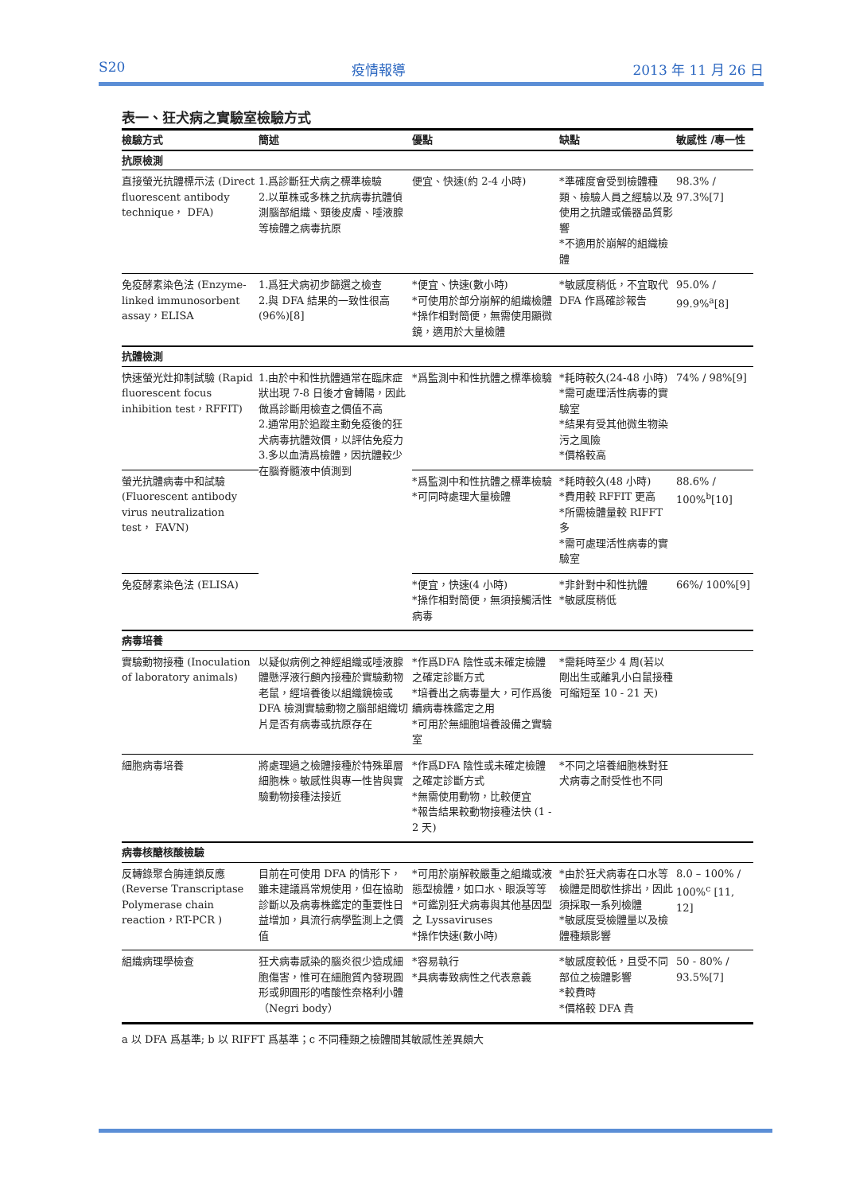S20 疫情報導 2013 年 11 月 26 日
表一、狂犬病之實驗室檢驗方式
| 檢驗方式 | 簡述 | 優點 | 缺點 | 敏感性 /專一性 |
| --- | --- | --- | --- | --- |
| 抗原檢測 | | | | |
| 直接螢光抗體標示法 (Direct fluorescent antibody technique， DFA) | 1.爲診斷狂犬病之標準檢驗 2.以單株或多株之抗病毒抗體偵測腦部組織、頸後皮膚、唾液腺等檢體之病毒抗原 | 便宜、快速(約 2-4 小時) | *準確度會受到檢體種類、檢驗人員之經驗以及使用之抗體或儀器品質影響 *不適用於崩解的組織檢體 | 98.3% / 97.3%[7] |
| 免疫酵素染色法 (Enzyme-linked immunosorbent assay，ELISA | 1.爲狂犬病初步篩選之檢查 2.與 DFA 結果的一致性很高 (96%)[8] | *便宜、快速(數小時) *可使用於部分崩解的組織檢體 *操作相對簡便，無需使用顯微鏡，適用於大量檢體 | *敏感度稍低，不宜取代 DFA 作爲確診報告 | 95.0% / 99.9%<sup>a</sup>[8] |
| 抗體檢測 | | | | |
| 快速螢光灶抑制試驗 (Rapid fluorescent focus inhibition test，RFFIT) | 1.由於中和性抗體通常在臨床症狀出現 7-8 日後才會轉陽，因此做爲診斷用檢查之價值不高 2.通常用於追蹤主動免疫後的狂犬病毒抗體效價，以評估免疫力 3.多以血清爲檢體，因抗體較少在腦脊髓液中偵測到 | *爲監測中和性抗體之標準檢驗 | *耗時較久(24-48 小時) *需可處理活性病毒的實驗室 *結果有受其他微生物染污之風險 *價格較高 | 74% / 98%[9] |
| 螢光抗體病毒中和試驗 (Fluorescent antibody virus neutralization test， FAVN) | | *爲監測中和性抗體之標準檢驗 *可同時處理大量檢體 | *耗時較久(48 小時) *費用較 RFFIT 更高 *所需檢體量較 RIFFT 多 *需可處理活性病毒的實驗室 | 88.6% / 100%<sup>b</sup>[10] |
| 免疫酵素染色法 (ELISA) | | *便宜，快速(4 小時) *操作相對簡便，無須接觸活性病毒 | *非針對中和性抗體 *敏感度稍低 | 66%/ 100%[9] |
| 病毒培養 | | | | |
| 實驗動物接種 (Inoculation of laboratory animals) | 以疑似病例之神經組織或唾液腺體懸浮液行顱內接種於實驗動物老鼠，經培養後以組織鏡檢或DFA 檢測實驗動物之腦部組織切片是否有病毒或抗原存在 | *作爲DFA 陰性或未確定檢體之確定診斷方式 *培養出之病毒量大，可作爲後續病毒株鑑定之用 *可用於無細胞培養設備之實驗室 | *需耗時至少 4 周(若以剛出生或離乳小白鼠接種可縮短至 10 - 21 天) | |
| 細胞病毒培養 | 將處理過之檢體接種於特殊單層細胞株。敏感性與專一性皆與實驗動物接種法接近 | *作爲DFA 陰性或未確定檢體之確定診斷方式 *無需使用動物，比較便宜 *報告結果較動物接種法快 (1 - 2 天) | *不同之培養細胞株對狂犬病毒之耐受性也不同 | |
| 病毒核醣核酸檢驗 | | | | |
| 反轉錄聚合脢連鎖反應 (Reverse Transcriptase Polymerase chain reaction，RT-PCR ) | 目前在可使用 DFA 的情形下，雖未建議爲常規使用，但在協助診斷以及病毒株鑑定的重要性日益增加，具流行病學監測上之價值 | *可用於崩解較嚴重之組織或液態型檢體，如口水、眼淚等等 *可鑑別狂犬病毒與其他基因型之 Lyssaviruses *操作快速(數小時) | *由於狂犬病毒在口水等檢體是間歇性排出，因此須採取一系列檢體 *敏感度受檢體量以及檢體種類影響 | 8.0 – 100% / 100%<sup>c</sup> [11, 12] |
| 組織病理學檢查 | 狂犬病毒感染的腦炎很少造成細胞傷害，惟可在細胞質內發現圓形或卵圓形的嗜酸性奈格利小體（Negri body） | *容易執行 *具病毒致病性之代表意義 | *敏感度較低，且受不同部位之檢體影響 *較費時 *價格較 DFA 貴 | 50 - 80% / 93.5%[7] |
a 以 DFA 爲基準; b 以 RIFFT 爲基準；c 不同種類之檢體間其敏感性差異頗大